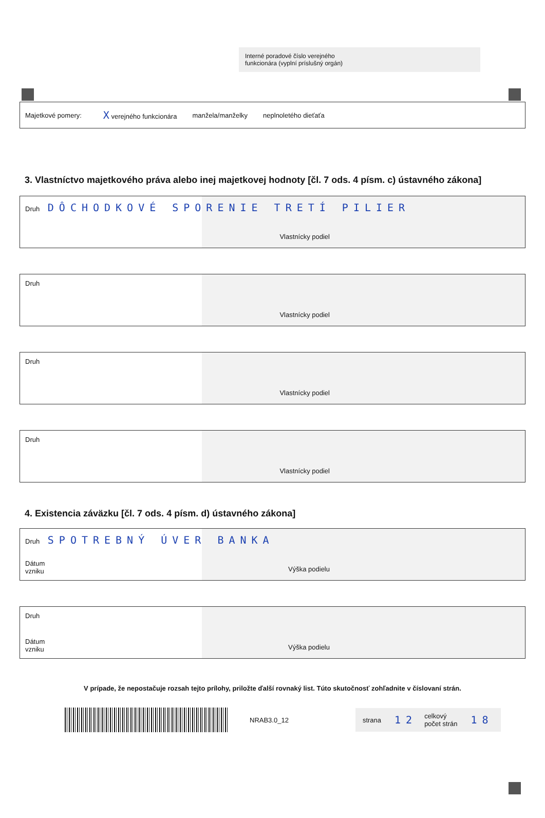Interné poradové číslo verejného
funkcionára (vyplní príslušný orgán)
Majetkové pomery: X verejného funkcionára manžela/manželky neplnoletého dieťaťa
3. Vlastníctvo majetkového práva alebo inej majetkovej hodnoty [čl. 7 ods. 4 písm. c) ústavného zákona]
Druh DÔCHODKOVÉ SPORENIE TRETÍ PILIER
Vlastnícky podiel
Druh
Vlastnícky podiel
Druh
Vlastnícky podiel
Druh
Vlastnícky podiel
4. Existencia záväzku [čl. 7 ods. 4 písm. d) ústavného zákona]
Druh SPOTREBNÝ ÚVER BANKA
Dátum
vzniku Výška podielu
Druh
Dátum
vzniku Výška podielu
V prípade, že nepostačuje rozsah tejto prílohy, priložte ďalší rovnaký list. Túto skutočnosť zohľadnite v číslovaní strán.
NRAB3.0_12
strana 12 celkový
počet strán 18